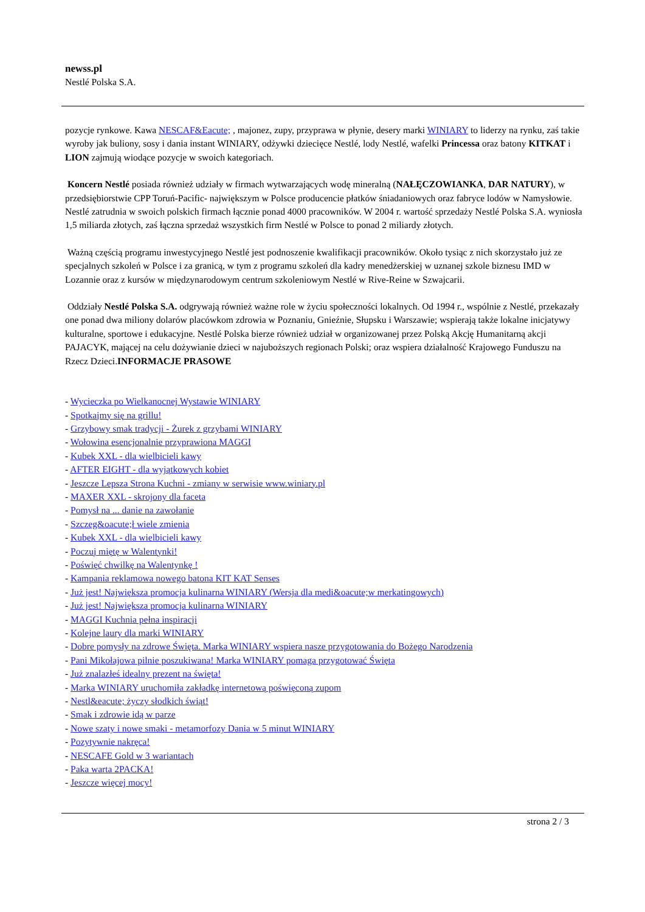newss.pl
Nestlé Polska S.A.
pozycje rynkowe. Kawa NESCAF&Eacute; , majonez, zupy, przyprawa w płynie, desery marki WINIARY to liderzy na rynku, zaś takie wyroby jak buliony, sosy i dania instant WINIARY, odżywki dziecięce Nestlé, lody Nestlé, wafelki Princessa oraz batony KITKAT i LION zajmują wiodące pozycje w swoich kategoriach.
Koncern Nestlé posiada również udziały w firmach wytwarzających wodę mineralną (NAŁĘCZOWIANKA, DAR NATURY), w przedsiębiorstwie CPP Toruń-Pacific- największym w Polsce producencie płatków śniadaniowych oraz fabryce lodów w Namysłowie. Nestlé zatrudnia w swoich polskich firmach łącznie ponad 4000 pracowników. W 2004 r. wartość sprzedaży Nestlé Polska S.A. wyniosła 1,5 miliarda złotych, zaś łączna sprzedaż wszystkich firm Nestlé w Polsce to ponad 2 miliardy złotych.
Ważną częścią programu inwestycyjnego Nestlé jest podnoszenie kwalifikacji pracowników. Około tysiąc z nich skorzystało już ze specjalnych szkoleń w Polsce i za granicą, w tym z programu szkoleń dla kadry menedżerskiej w uznanej szkole biznesu IMD w Lozannie oraz z kursów w międzynarodowym centrum szkoleniowym Nestlé w Rive-Reine w Szwajcarii.
Oddziały Nestlé Polska S.A. odgrywają również ważne role w życiu społeczności lokalnych. Od 1994 r., wspólnie z Nestlé, przekazały one ponad dwa miliony dolarów placówkom zdrowia w Poznaniu, Gnieźnie, Słupsku i Warszawie; wspierają także lokalne inicjatywy kulturalne, sportowe i edukacyjne. Nestlé Polska bierze również udział w organizowanej przez Polską Akcję Humanitarną akcji PAJACYK, mającej na celu dożywianie dzieci w najuboższych regionach Polski; oraz wspiera działalność Krajowego Funduszu na Rzecz Dzieci.INFORMACJE PRASOWE
- Wycieczka po Wielkanocnej Wystawie WINIARY
- Spotkajmy się na grillu!
- Grzybowy smak tradycji - Żurek z grzybami WINIARY
- Wołowina esencjonalnie przyprawiona MAGGI
- Kubek XXL - dla wielbicieli kawy
- AFTER EIGHT - dla wyjątkowych kobiet
- Jeszcze Lepsza Strona Kuchni - zmiany w serwisie www.winiary.pl
- MAXER XXL - skrojony dla faceta
- Pomysł na ... danie na zawołanie
- Szczeg&oacute;ł wiele zmienia
- Kubek XXL - dla wielbicieli kawy
- Poczuj miętę w Walentynki!
- Poświęć chwilkę na Walentynkę !
- Kampania reklamowa nowego batona KIT KAT Senses
- Już jest! Największa promocja kulinarna WINIARY (Wersja dla medi&oacute;w merkatingowych)
- Już jest! Największa promocja kulinarna WINIARY
- MAGGI Kuchnia pełna inspiracji
- Kolejne laury dla marki WINIARY
- Dobre pomysły na zdrowe Święta. Marka WINIARY wspiera nasze przygotowania do Bożego Narodzenia
- Pani Mikołajowa pilnie poszukiwana! Marka WINIARY pomaga przygotować Święta
- Już znalazłeś idealny prezent na święta!
- Marka WINIARY uruchomiła zakładkę internetową poświęconą zupom
- Nestl&eacute; życzy słodkich świąt!
- Smak i zdrowie idą w parze
- Nowe szaty i nowe smaki - metamorfozy Dania w 5 minut WINIARY
- Pozytywnie nakręca!
- NESCAFE Gold w 3 wariantach
- Paka warta 2PACKA!
- Jeszcze więcej mocy!
strona 2 / 3